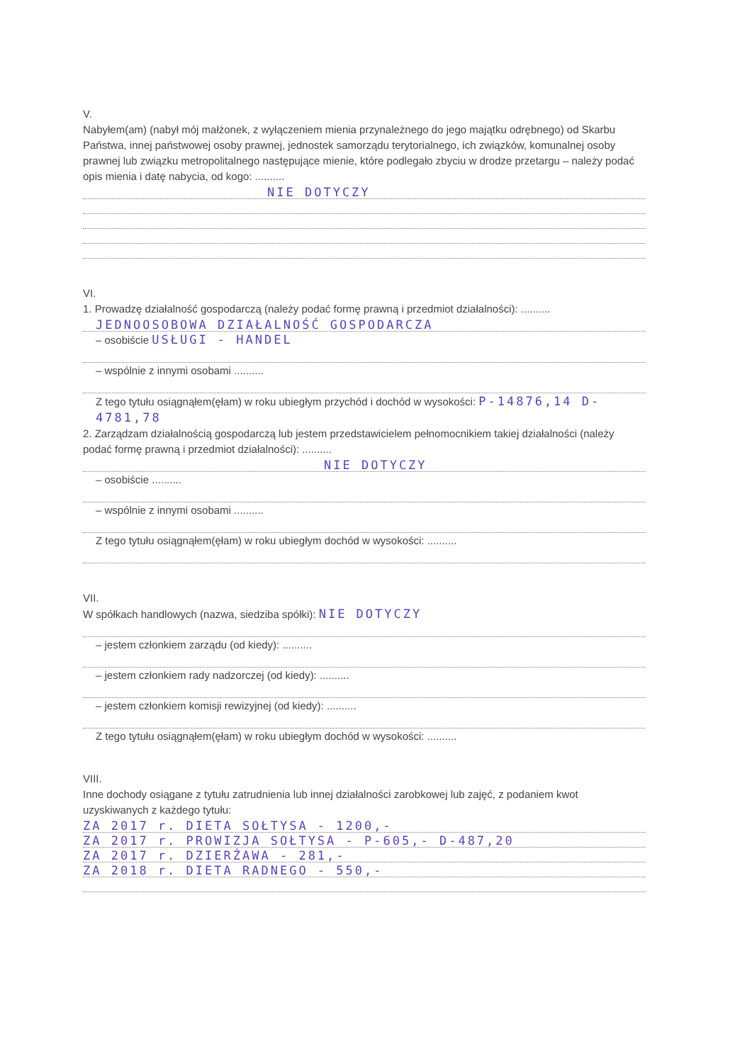V.
Nabyłem(am) (nabył mój małżonek, z wyłączeniem mienia przynależnego do jego majątku odrębnego) od Skarbu Państwa, innej państwowej osoby prawnej, jednostek samorządu terytorialnego, ich związków, komunalnej osoby prawnej lub związku metropolitalnego następujące mienie, które podlegało zbyciu w drodze przetargu – należy podać opis mienia i datę nabycia, od kogo: ..........
NIE DOTYCZY
VI.
1. Prowadzę działalność gospodarczą (należy podać formę prawną i przedmiot działalności): ..........
JEDNOOSOBOWA DZIAŁALNOŚĆ GOSPODARCZA
– osobiście USŁUGI - HANDEL
– wspólnie z innymi osobami ..........
Z tego tytułu osiągnąłem(ęłam) w roku ubiegłym przychód i dochód w wysokości: P-14876,14 D-4781,78
2. Zarządzam działalnością gospodarczą lub jestem przedstawicielem pełnomocnikiem takiej działalności (należy podać formę prawną i przedmiot działalności): ..........
NIE DOTYCZY
– osobiście ..........
– wspólnie z innymi osobami ..........
Z tego tytułu osiągnąłem(ęłam) w roku ubiegłym dochód w wysokości: ..........
VII.
W spółkach handlowych (nazwa, siedziba spółki): NIE DOTYCZY
– jestem członkiem zarządu (od kiedy): ..........
– jestem członkiem rady nadzorczej (od kiedy): ..........
– jestem członkiem komisji rewizyjnej (od kiedy): ..........
Z tego tytułu osiągnąłem(ęłam) w roku ubiegłym dochód w wysokości: ..........
VIII.
Inne dochody osiągane z tytułu zatrudnienia lub innej działalności zarobkowej lub zajęć, z podaniem kwot uzyskiwanych z każdego tytułu:
ZA 2017 r. DIETA SOŁTYSA - 1200,-
ZA 2017 r. PROWIZJA SOŁTYSA - P-605,- D-487,20
ZA 2017 r. DZIERŻAWA - 281,-
ZA 2018 r. DIETA RADNEGO - 550,-